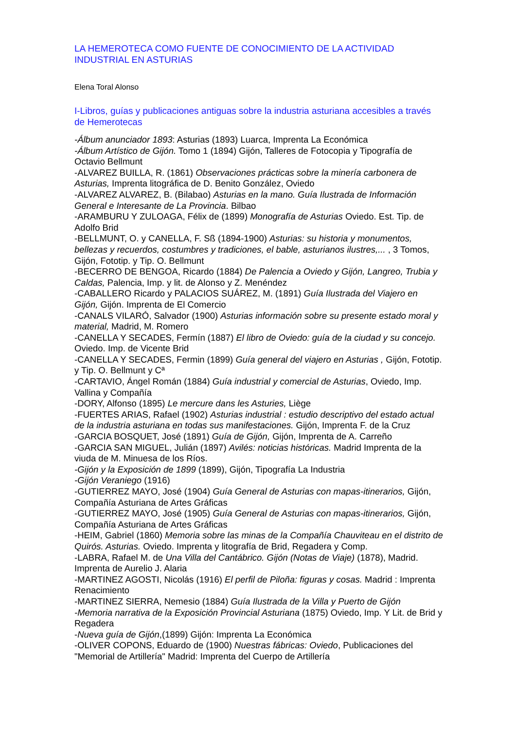LA HEMEROTECA COMO FUENTE DE CONOCIMIENTO DE LA ACTIVIDAD INDUSTRIAL EN ASTURIAS
Elena Toral Alonso
I-Libros, guías y publicaciones antiguas sobre la industria asturiana accesibles a través de Hemerotecas
-Álbum anunciador 1893: Asturias (1893) Luarca, Imprenta La Económica
-Álbum Artístico de Gijón. Tomo 1 (1894) Gijón, Talleres de Fotocopia y Tipografía de Octavio Bellmunt
-ALVAREZ BUILLA, R. (1861) Observaciones prácticas sobre la minería carbonera de Asturias, Imprenta litográfica de D. Benito González, Oviedo
-ALVAREZ ALVAREZ, B. (Bilabao) Asturias en la mano. Guía Ilustrada de Información General e Interesante de La Provincia. Bilbao
-ARAMBURU Y ZULOAGA, Félix de (1899) Monografía de Asturias Oviedo. Est. Tip. de Adolfo Brid
-BELLMUNT, O. y CANELLA, F. Sß (1894-1900) Asturias: su historia y monumentos, bellezas y recuerdos, costumbres y tradiciones, el bable, asturianos ilustres,... , 3 Tomos, Gijón, Fototip. y Tip. O. Bellmunt
-BECERRO DE BENGOA, Ricardo (1884) De Palencia a Oviedo y Gijón, Langreo, Trubia y Caldas, Palencia, Imp. y lit. de Alonso y Z. Menéndez
-CABALLERO Ricardo y PALACIOS SUÁREZ, M. (1891) Guía Ilustrada del Viajero en Gijón, Gijón. Imprenta de El Comercio
-CANALS VILARÓ, Salvador (1900) Asturias información sobre su presente estado moral y material, Madrid, M. Romero
-CANELLA Y SECADES, Fermín (1887) El libro de Oviedo: guía de la ciudad y su concejo. Oviedo. Imp. de Vicente Brid
-CANELLA Y SECADES, Fermin (1899) Guía general del viajero en Asturias , Gijón, Fototip. y Tip. O. Bellmunt y Cª
-CARTAVIO, Ángel Román (1884) Guía industrial y comercial de Asturias, Oviedo, Imp. Vallina y Compañía
-DORY, Alfonso (1895) Le mercure dans les Asturies, Liège
-FUERTES ARIAS, Rafael (1902) Asturias industrial : estudio descriptivo del estado actual de la industria asturiana en todas sus manifestaciones. Gijón, Imprenta F. de la Cruz
-GARCIA BOSQUET, José (1891) Guía de Gijón, Gijón, Imprenta de A. Carreño
-GARCIA SAN MIGUEL, Julián (1897) Avilés: noticias históricas. Madrid Imprenta de la viuda de M. Minuesa de los Ríos.
-Gijón y la Exposición de 1899 (1899), Gijón, Tipografía La Industria
-Gijón Veraniego (1916)
-GUTIERREZ MAYO, José (1904) Guía General de Asturias con mapas-itinerarios, Gijón, Compañía Asturiana de Artes Gráficas
-GUTIERREZ MAYO, José (1905) Guía General de Asturias con mapas-itinerarios, Gijón, Compañía Asturiana de Artes Gráficas
-HEIM, Gabriel (1860) Memoria sobre las minas de la Compañía Chauviteau en el distrito de Quirós. Asturias. Oviedo. Imprenta y litografía de Brid, Regadera y Comp.
-LABRA, Rafael M. de Una Villa del Cantábrico. Gijón (Notas de Viaje) (1878), Madrid. Imprenta de Aurelio J. Alaria
-MARTINEZ AGOSTI, Nicolás (1916) El perfil de Piloña: figuras y cosas. Madrid : Imprenta Renacimiento
-MARTINEZ SIERRA, Nemesio (1884) Guía Ilustrada de la Villa y Puerto de Gijón
-Memoria narrativa de la Exposición Provincial Asturiana (1875) Oviedo, Imp. Y Lit. de Brid y Regadera
-Nueva guía de Gijón,(1899) Gijón: Imprenta La Económica
-OLIVER COPONS, Eduardo de (1900) Nuestras fábricas: Oviedo, Publicaciones del "Memorial de Artillería" Madrid: Imprenta del Cuerpo de Artillería